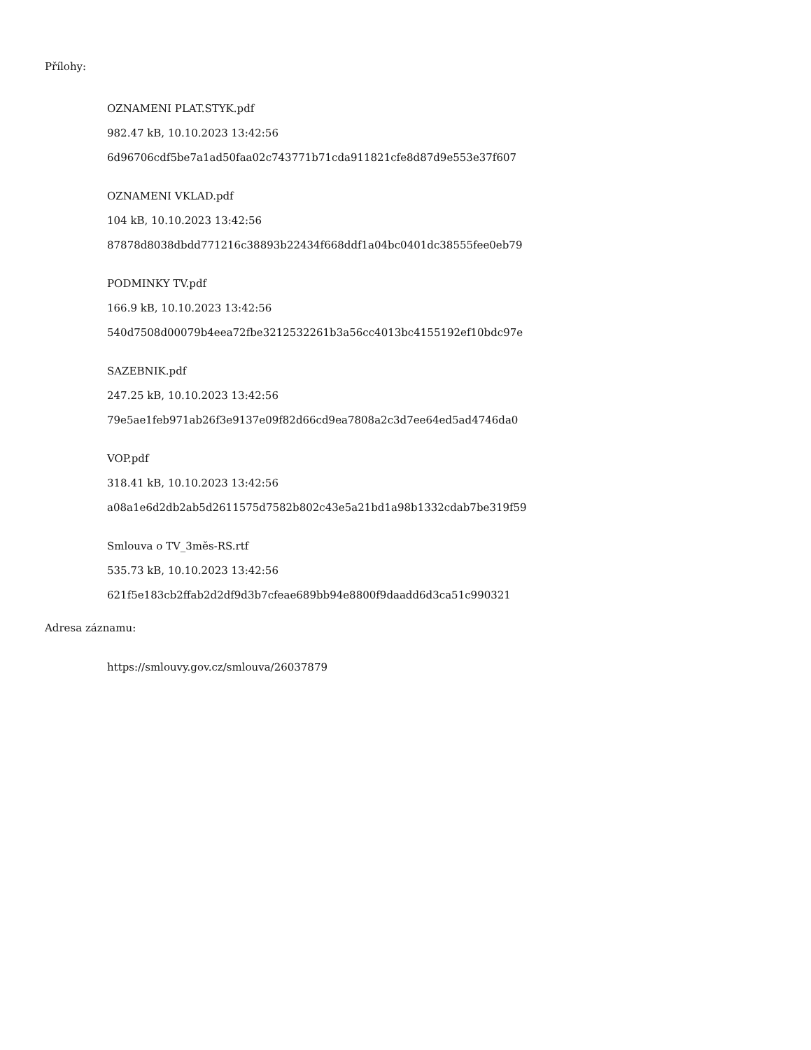Přílohy:
OZNAMENI PLAT.STYK.pdf
982.47 kB, 10.10.2023 13:42:56
6d96706cdf5be7a1ad50faa02c743771b71cda911821cfe8d87d9e553e37f607
OZNAMENI VKLAD.pdf
104 kB, 10.10.2023 13:42:56
87878d8038dbdd771216c38893b22434f668ddf1a04bc0401dc38555fee0eb79
PODMINKY TV.pdf
166.9 kB, 10.10.2023 13:42:56
540d7508d00079b4eea72fbe3212532261b3a56cc4013bc4155192ef10bdc97e
SAZEBNIK.pdf
247.25 kB, 10.10.2023 13:42:56
79e5ae1feb971ab26f3e9137e09f82d66cd9ea7808a2c3d7ee64ed5ad4746da0
VOP.pdf
318.41 kB, 10.10.2023 13:42:56
a08a1e6d2db2ab5d2611575d7582b802c43e5a21bd1a98b1332cdab7be319f59
Smlouva o TV_3měs-RS.rtf
535.73 kB, 10.10.2023 13:42:56
621f5e183cb2ffab2d2df9d3b7cfeae689bb94e8800f9daadd6d3ca51c990321
Adresa záznamu:
https://smlouvy.gov.cz/smlouva/26037879